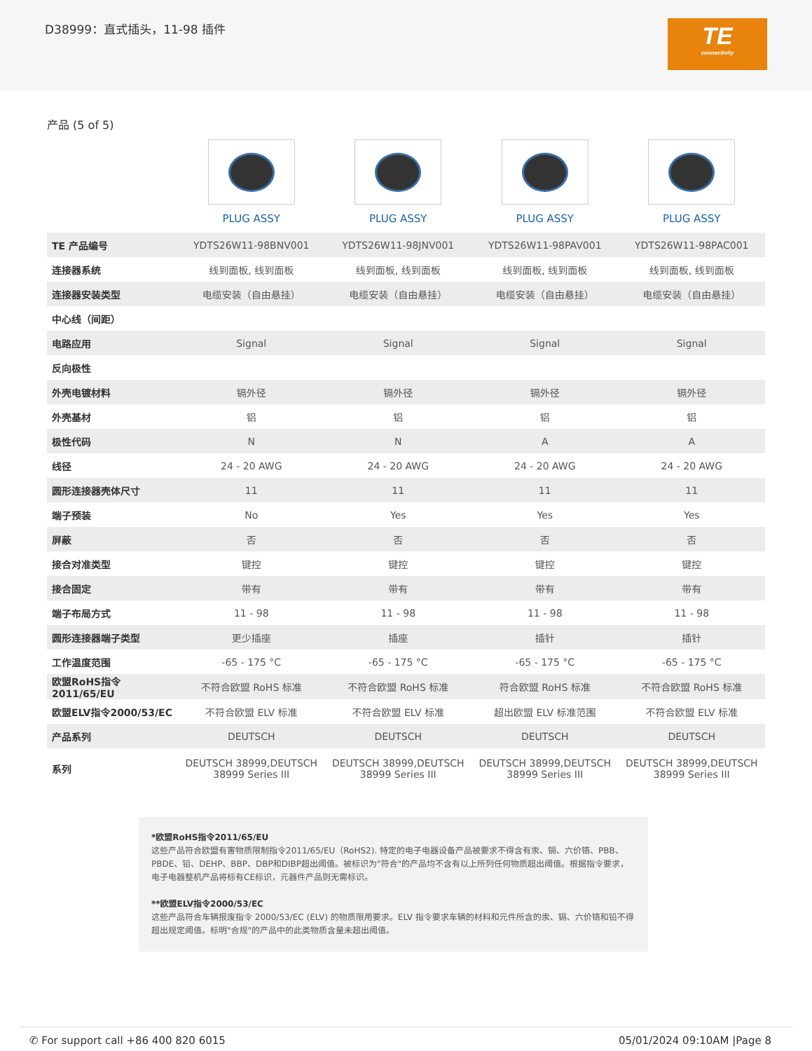D38999：直式插头，11-98 插件
TE
connectivity
产品 (5 of 5)
| | PLUG ASSY | PLUG ASSY | PLUG ASSY | PLUG ASSY |
| TE 产品编号 | YDTS26W11-98BNV001 | YDTS26W11-98JNV001 | YDTS26W11-98PAV001 | YDTS26W11-98PAC001 |
| 连接器系统 | 线到面板, 线到面板 | 线到面板, 线到面板 | 线到面板, 线到面板 | 线到面板, 线到面板 |
| 连接器安装类型 | 电缆安装（自由悬挂） | 电缆安装（自由悬挂） | 电缆安装（自由悬挂） | 电缆安装（自由悬挂） |
| 中心线（间距） | | | | |
| 电路应用 | Signal | Signal | Signal | Signal |
| 反向极性 | | | | |
| 外壳电镀材料 | 镉外径 | 镉外径 | 镉外径 | 镉外径 |
| 外壳基材 | 铝 | 铝 | 铝 | 铝 |
| 极性代码 | N | N | A | A |
| 线径 | 24 - 20 AWG | 24 - 20 AWG | 24 - 20 AWG | 24 - 20 AWG |
| 圆形连接器壳体尺寸 | 11 | 11 | 11 | 11 |
| 端子预装 | No | Yes | Yes | Yes |
| 屏蔽 | 否 | 否 | 否 | 否 |
| 接合对准类型 | 键控 | 键控 | 键控 | 键控 |
| 接合固定 | 带有 | 带有 | 带有 | 带有 |
| 端子布局方式 | 11 - 98 | 11 - 98 | 11 - 98 | 11 - 98 |
| 圆形连接器端子类型 | 更少插座 | 插座 | 插针 | 插针 |
| 工作温度范围 | -65 - 175 °C | -65 - 175 °C | -65 - 175 °C | -65 - 175 °C |
| 欧盟RoHS指令2011/65/EU | 不符合欧盟 RoHS 标准 | 不符合欧盟 RoHS 标准 | 符合欧盟 RoHS 标准 | 不符合欧盟 RoHS 标准 |
| 欧盟ELV指令2000/53/EC | 不符合欧盟 ELV 标准 | 不符合欧盟 ELV 标准 | 超出欧盟 ELV 标准范围 | 不符合欧盟 ELV 标准 |
| 产品系列 | DEUTSCH | DEUTSCH | DEUTSCH | DEUTSCH |
| 系列 | DEUTSCH 38999,DEUTSCH 38999 Series III | DEUTSCH 38999,DEUTSCH 38999 Series III | DEUTSCH 38999,DEUTSCH 38999 Series III | DEUTSCH 38999,DEUTSCH 38999 Series III |
*欧盟RoHS指令2011/65/EU
这些产品符合欧盟有害物质限制指令2011/65/EU（RoHS2). 特定的电子电器设备产品被要求不得含有汞、镉、六价铬、PBB、PBDE、铅、DEHP、BBP、DBP和DIBP超出阈值。被标识为"符合"的产品均不含有以上所列任何物质超出阈值。根据指令要求，电子电器整机产品将标有CE标识，元器件产品则无需标识。
**欧盟ELV指令2000/53/EC
这些产品符合车辆报废指令 2000/53/EC (ELV) 的物质限用要求。ELV 指令要求车辆的材料和元件所含的汞、镉、六价铬和铅不得超出规定阈值。标明"合规"的产品中的此类物质含量未超出阈值。
✆ For support call +86 400 820 6015 05/01/2024 09:10AM |Page 8